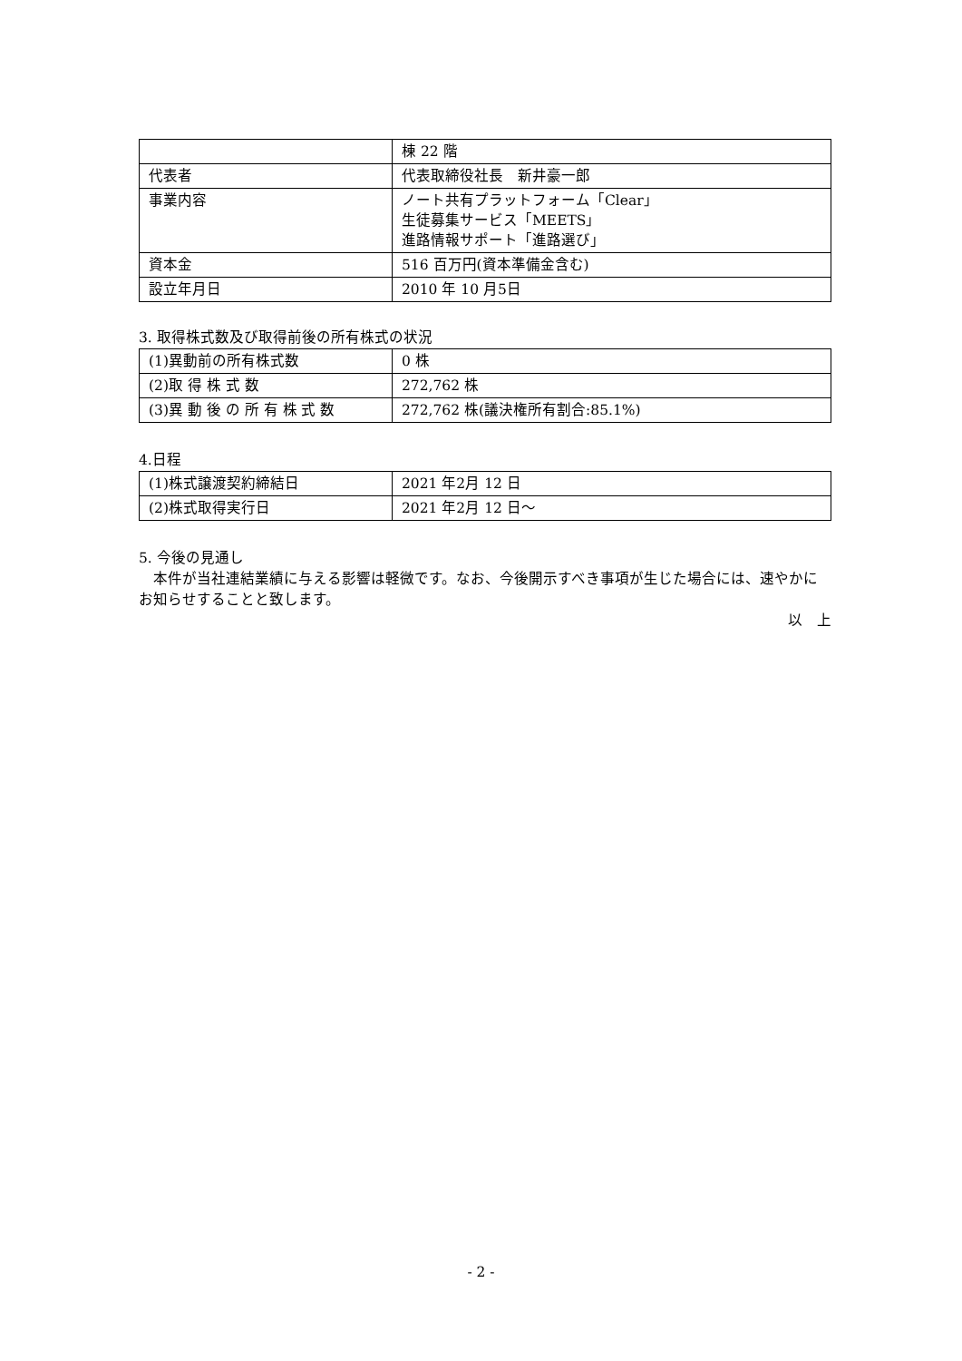| | 棟 22 階 |
| 代表者 | 代表取締役社長 新井豪一郎 |
| 事業内容 | ノート共有プラットフォーム「Clear」 生徒募集サービス「MEETS」 進路情報サポート「進路選び」 |
| 資本金 | 516 百万円(資本準備金含む) |
| 設立年月日 | 2010 年 10 月5日 |
3. 取得株式数及び取得前後の所有株式の状況
| (1)異動前の所有株式数 | 0 株 |
| (2)取 得 株 式 数 | 272,762 株 |
| (3)異 動 後 の 所 有 株 式 数 | 272,762 株(議決権所有割合:85.1%) |
4.日程
| (1)株式譲渡契約締結日 | 2021 年2月 12 日 |
| (2)株式取得実行日 | 2021 年2月 12 日～ |
5. 今後の見通し
　本件が当社連結業績に与える影響は軽微です。なお、今後開示すべき事項が生じた場合には、速やかにお知らせすることと致します。
以　上
- 2 -